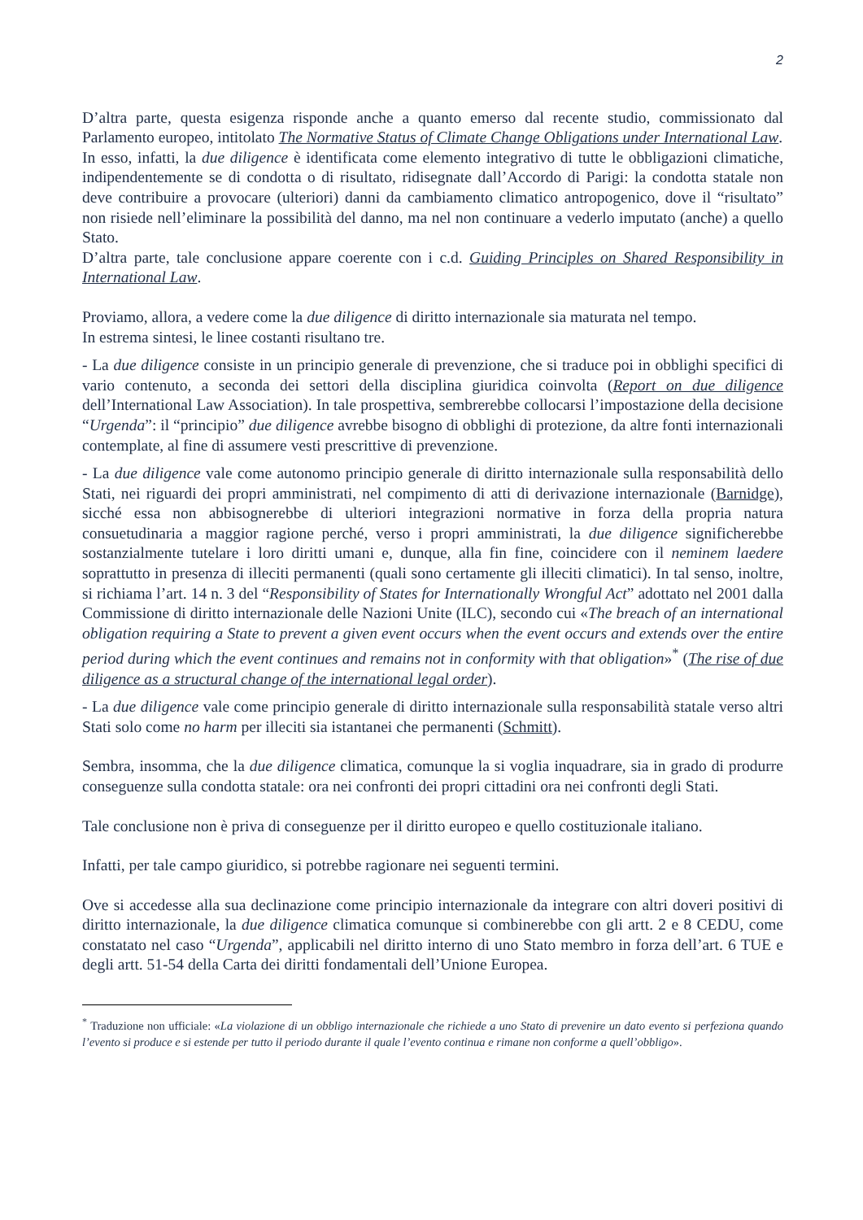2
D’altra parte, questa esigenza risponde anche a quanto emerso dal recente studio, commissionato dal Parlamento europeo, intitolato The Normative Status of Climate Change Obligations under International Law.
In esso, infatti, la due diligence è identificata come elemento integrativo di tutte le obbligazioni climatiche, indipendentemente se di condotta o di risultato, ridisegnate dall’Accordo di Parigi: la condotta statale non deve contribuire a provocare (ulteriori) danni da cambiamento climatico antropogenico, dove il “risultato” non risiede nell’eliminare la possibilità del danno, ma nel non continuare a vederlo imputato (anche) a quello Stato.
D’altra parte, tale conclusione appare coerente con i c.d. Guiding Principles on Shared Responsibility in International Law.
Proviamo, allora, a vedere come la due diligence di diritto internazionale sia maturata nel tempo.
In estrema sintesi, le linee costanti risultano tre.
- La due diligence consiste in un principio generale di prevenzione, che si traduce poi in obblighi specifici di vario contenuto, a seconda dei settori della disciplina giuridica coinvolta (Report on due diligence dell’International Law Association). In tale prospettiva, sembrerebbe collocarsi l’impostazione della decisione “Urgenda”: il “principio” due diligence avrebbe bisogno di obblighi di protezione, da altre fonti internazionali contemplate, al fine di assumere vesti prescrittive di prevenzione.
- La due diligence vale come autonomo principio generale di diritto internazionale sulla responsabilità dello Stati, nei riguardi dei propri amministrati, nel compimento di atti di derivazione internazionale (Barnidge), sicché essa non abbisognerebbe di ulteriori integrazioni normative in forza della propria natura consuetudinaria a maggior ragione perché, verso i propri amministrati, la due diligence significherebbe sostanzialmente tutelare i loro diritti umani e, dunque, alla fin fine, coincidere con il neminem laedere soprattutto in presenza di illeciti permanenti (quali sono certamente gli illeciti climatici). In tal senso, inoltre, si richiama l’art. 14 n. 3 del “Responsibility of States for Internationally Wrongful Act” adottato nel 2001 dalla Commissione di diritto internazionale delle Nazioni Unite (ILC), secondo cui «The breach of an international obligation requiring a State to prevent a given event occurs when the event occurs and extends over the entire period during which the event continues and remains not in conformity with that obligation»<sup>*</sup> (The rise of due diligence as a structural change of the international legal order).
- La due diligence vale come principio generale di diritto internazionale sulla responsabilità statale verso altri Stati solo come no harm per illeciti sia istantanei che permanenti (Schmitt).
Sembra, insomma, che la due diligence climatica, comunque la si voglia inquadrare, sia in grado di produrre conseguenze sulla condotta statale: ora nei confronti dei propri cittadini ora nei confronti degli Stati.
Tale conclusione non è priva di conseguenze per il diritto europeo e quello costituzionale italiano.
Infatti, per tale campo giuridico, si potrebbe ragionare nei seguenti termini.
Ove si accedesse alla sua declinazione come principio internazionale da integrare con altri doveri positivi di diritto internazionale, la due diligence climatica comunque si combinerebbe con gli artt. 2 e 8 CEDU, come constatato nel caso “Urgenda”, applicabili nel diritto interno di uno Stato membro in forza dell’art. 6 TUE e degli artt. 51-54 della Carta dei diritti fondamentali dell’Unione Europea.
<sup>*</sup> Traduzione non ufficiale: «La violazione di un obbligo internazionale che richiede a uno Stato di prevenire un dato evento si perfeziona quando l’evento si produce e si estende per tutto il periodo durante il quale l’evento continua e rimane non conforme a quell’obbligo».